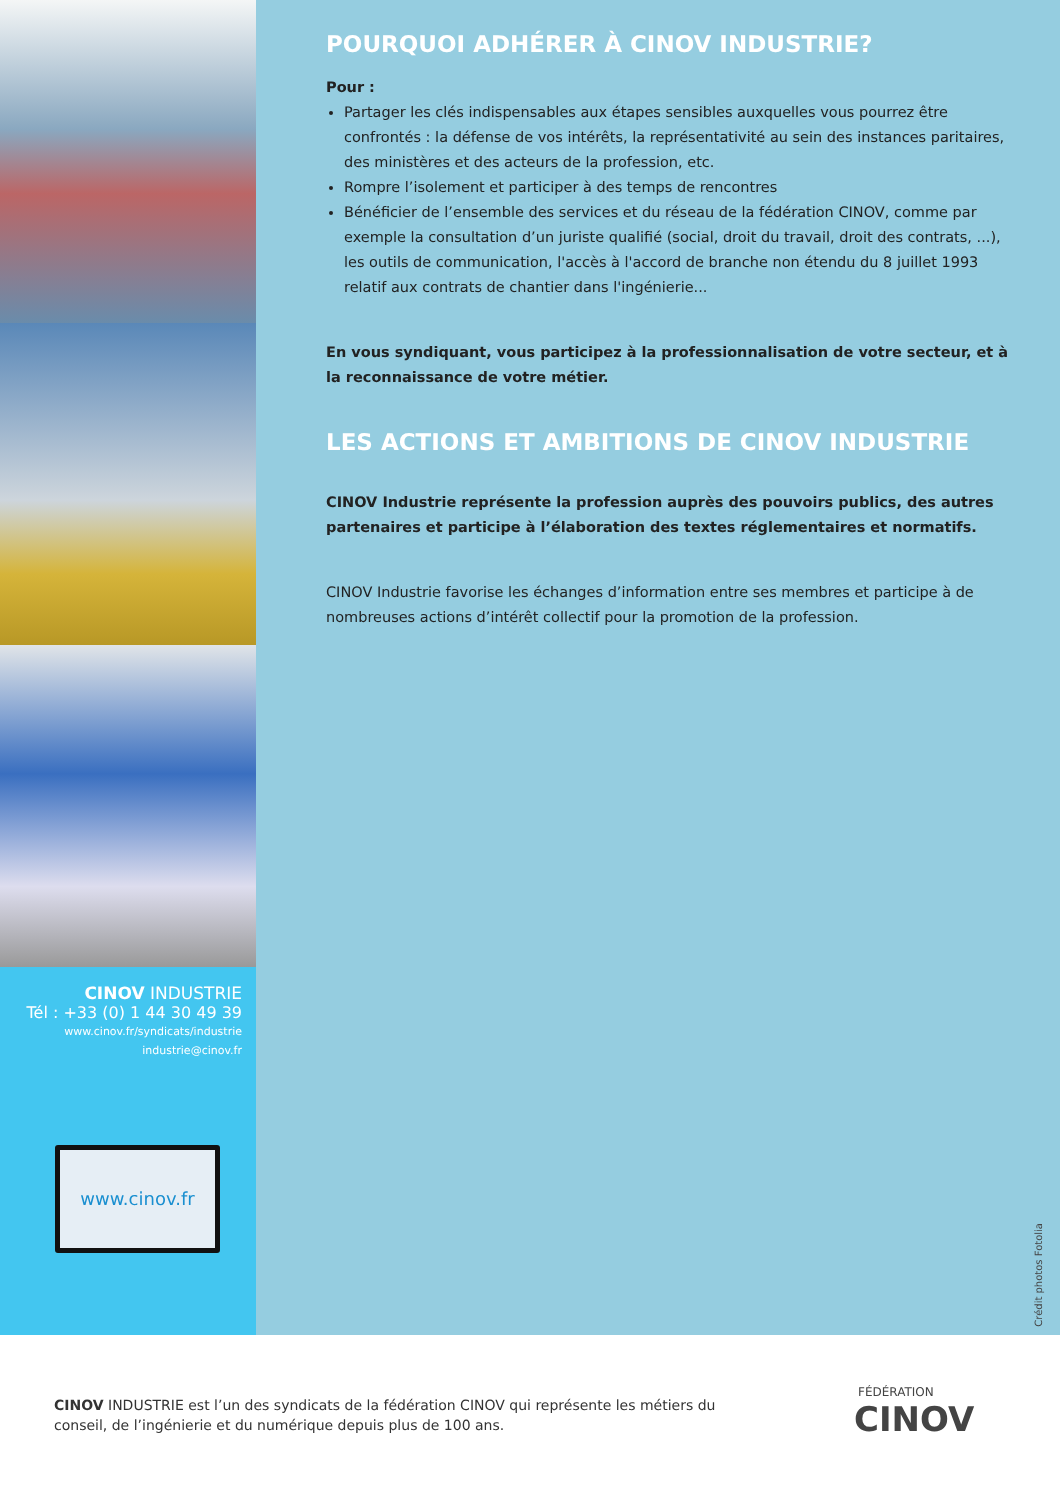CINOV INDUSTRIE
Tél : +33 (0) 1 44 30 49 39
www.cinov.fr/syndicats/industrie
industrie@cinov.fr
www.cinov.fr
POURQUOI ADHÉRER À CINOV INDUSTRIE?
Pour :
Partager les clés indispensables aux étapes sensibles auxquelles vous pourrez être confrontés : la défense de vos intérêts, la représentativité au sein des instances paritaires, des ministères et des acteurs de la profession, etc.
Rompre l’isolement et participer à des temps de rencontres
Bénéficier de l’ensemble des services et du réseau de la fédération CINOV, comme par exemple la consultation d’un juriste qualifié (social, droit du travail, droit des contrats, ...), les outils de communication, l'accès à l'accord de branche non étendu du 8 juillet 1993 relatif aux contrats de chantier dans l'ingénierie...
En vous syndiquant, vous participez à la professionnalisation de votre secteur, et à la reconnaissance de votre métier.
LES ACTIONS ET AMBITIONS DE CINOV INDUSTRIE
CINOV Industrie représente la profession auprès des pouvoirs publics, des autres partenaires et participe à l’élaboration des textes réglementaires et normatifs.
CINOV Industrie favorise les échanges d’information entre ses membres et participe à de nombreuses actions d’intérêt collectif pour la promotion de la profession.
Crédit photos Fotolia
CINOV INDUSTRIE est l’un des syndicats de la fédération CINOV qui représente les métiers du conseil, de l’ingénierie et du numérique depuis plus de 100 ans.
FÉDÉRATION
CINOV